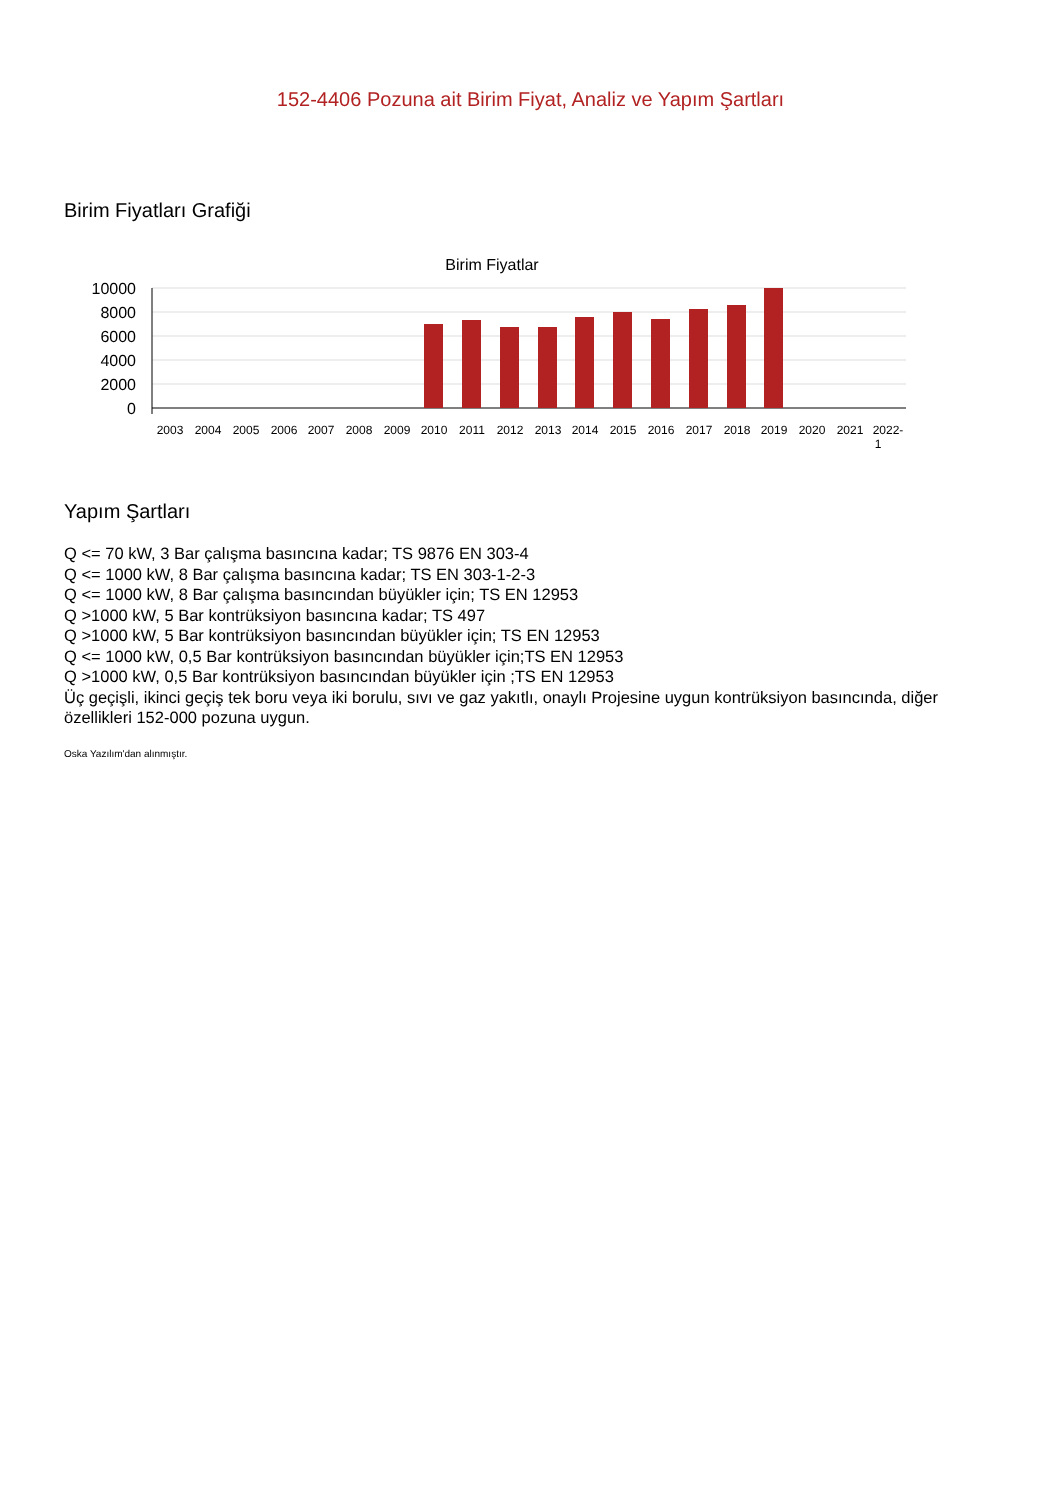152-4406 Pozuna ait Birim Fiyat, Analiz ve Yapım Şartları
Birim Fiyatları Grafiği
Birim Fiyatlar
10000
8000
6000
4000
2000
0
2003
2004
2005
2006
2007
2008
2009
2010
2011
2012
2013
2014
2015
2016
2017
2018
2019
2020
2021
2022-
1
Yapım Şartları
Q <= 70 kW, 3 Bar çalışma basıncına kadar; TS 9876 EN 303-4
Q <= 1000 kW, 8 Bar çalışma basıncına kadar; TS EN 303-1-2-3
Q <= 1000 kW, 8 Bar çalışma basıncından büyükler için; TS EN 12953
Q >1000 kW, 5 Bar kontrüksiyon basıncına kadar; TS 497
Q >1000 kW, 5 Bar kontrüksiyon basıncından büyükler için; TS EN 12953
Q <= 1000 kW, 0,5 Bar kontrüksiyon basıncından büyükler için;TS EN 12953
Q >1000 kW, 0,5 Bar kontrüksiyon basıncından büyükler için ;TS EN 12953
Üç geçişli, ikinci geçiş tek boru veya iki borulu, sıvı ve gaz yakıtlı, onaylı Projesine uygun kontrüksiyon basıncında, diğer özellikleri 152-000 pozuna uygun.
Oska Yazılım'dan alınmıştır.